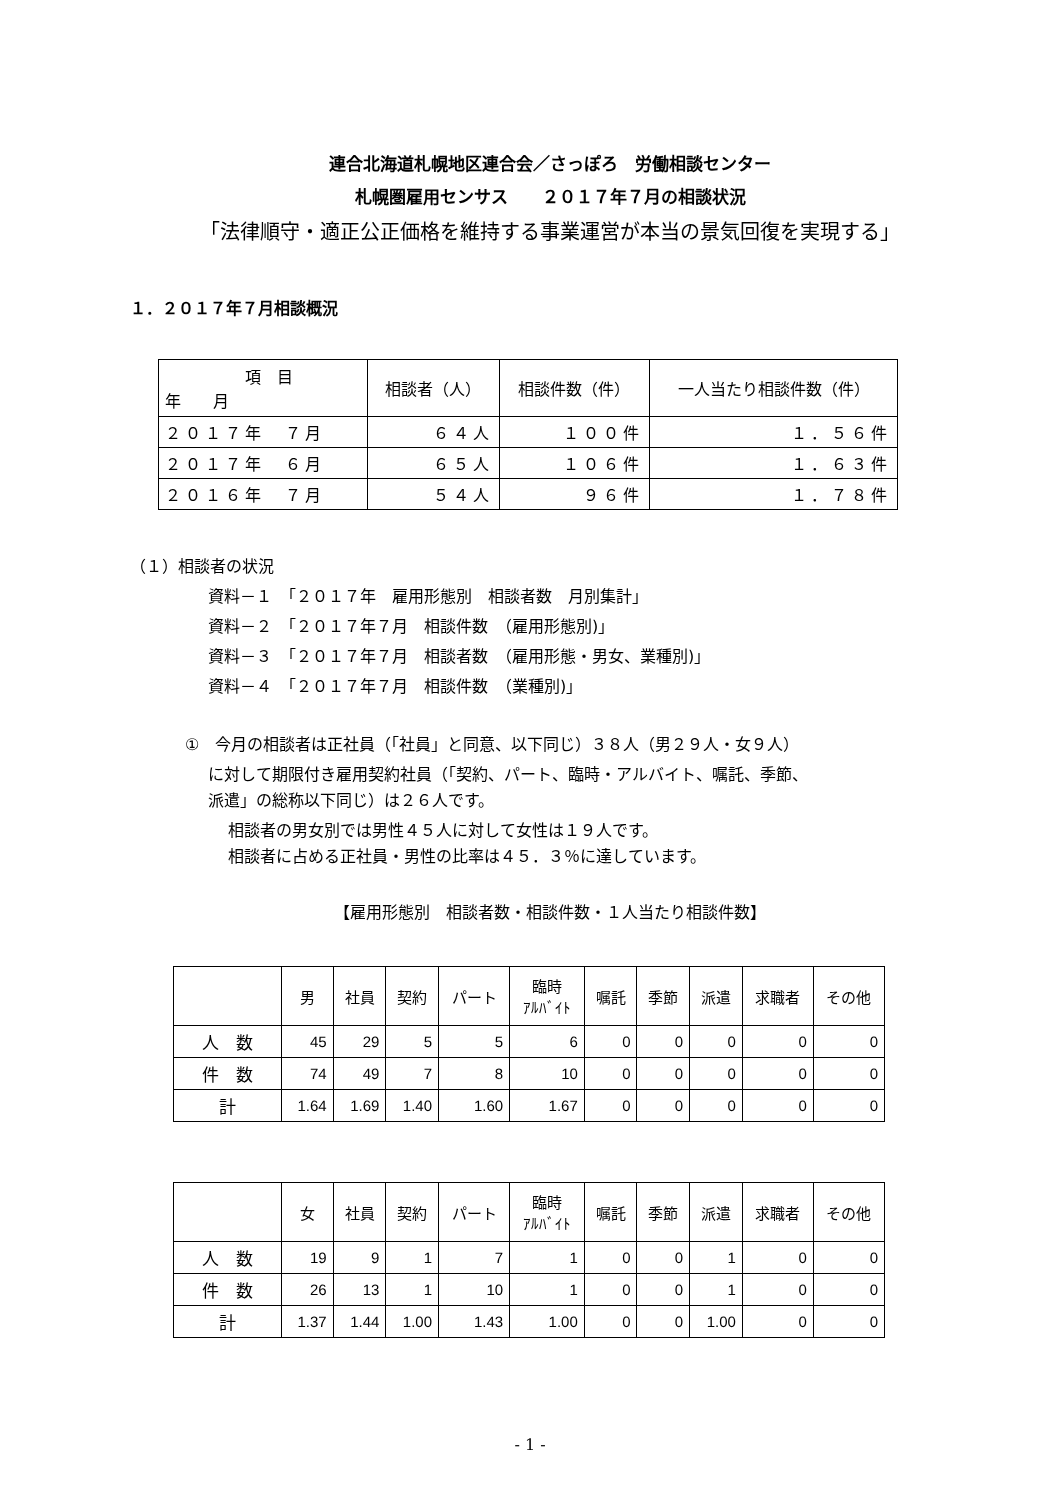連合北海道札幌地区連合会／さっぽろ　労働相談センター
札幌圏雇用センサス　　２０１７年７月の相談状況
「法律順守・適正公正価格を維持する事業運営が本当の景気回復を実現する」
１．２０１７年７月相談概況
| 項 目 年 月 | 相談者（人） | 相談件数（件） | 一人当たり相談件数（件） |
| --- | --- | --- | --- |
| ２０１７年 ７月 | ６４人 | １００件 | １．５６件 |
| ２０１７年 ６月 | ６５人 | １０６件 | １．６３件 |
| ２０１６年 ７月 | ５４人 | ９６件 | １．７８件 |
（１）相談者の状況
資料－１　「２０１７年　雇用形態別　相談者数　月別集計」
資料－２　「２０１７年７月　相談件数　（雇用形態別)」
資料－３　「２０１７年７月　相談者数　（雇用形態・男女、業種別)」
資料－４　「２０１７年７月　相談件数　（業種別)」
①　今月の相談者は正社員（「社員」と同意、以下同じ）３８人（男２９人・女９人）
に対して期限付き雇用契約社員（「契約、パート、臨時・アルバイト、嘱託、季節、
派遣」の総称以下同じ）は２６人です。
相談者の男女別では男性４５人に対して女性は１９人です。
相談者に占める正社員・男性の比率は４５．３％に達しています。
【雇用形態別　相談者数・相談件数・１人当たり相談件数】
| | 男 | 社員 | 契約 | パート | 臨時 ｱﾙﾊﾞｲﾄ | 嘱託 | 季節 | 派遣 | 求職者 | その他 |
| --- | --- | --- | --- | --- | --- | --- | --- | --- | --- | --- |
| 人 数 | 45 | 29 | 5 | 5 | 6 | 0 | 0 | 0 | 0 | 0 |
| 件 数 | 74 | 49 | 7 | 8 | 10 | 0 | 0 | 0 | 0 | 0 |
| 計 | 1.64 | 1.69 | 1.40 | 1.60 | 1.67 | 0 | 0 | 0 | 0 | 0 |
| | 女 | 社員 | 契約 | パート | 臨時 ｱﾙﾊﾞｲﾄ | 嘱託 | 季節 | 派遣 | 求職者 | その他 |
| --- | --- | --- | --- | --- | --- | --- | --- | --- | --- | --- |
| 人 数 | 19 | 9 | 1 | 7 | 1 | 0 | 0 | 1 | 0 | 0 |
| 件 数 | 26 | 13 | 1 | 10 | 1 | 0 | 0 | 1 | 0 | 0 |
| 計 | 1.37 | 1.44 | 1.00 | 1.43 | 1.00 | 0 | 0 | 1.00 | 0 | 0 |
- 1 -